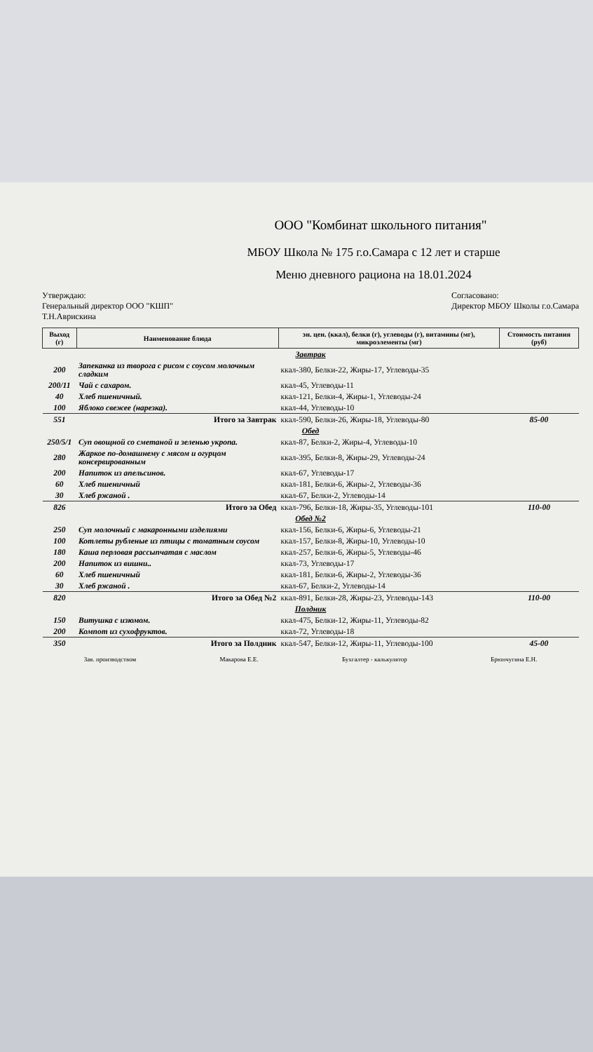ООО "Комбинат школьного питания"
МБОУ Школа № 175 г.о.Самара с 12 лет и старше
Меню дневного рациона на 18.01.2024
Утверждаю:
Генеральный директор ООО "КШП"
Т.Н.Аврискина
Согласовано:
Директор МБОУ Школы г.о.Самара
| Выход (г) | Наименование блюда | эн. цен. (ккал), белки (г), углеводы (г), витамины (мг), микроэлементы (мг) | Стоимость питания (руб) |
| --- | --- | --- | --- |
| Завтрак | | | |
| 200 | Запеканка из творога с рисом с соусом молочным сладким | ккал-380, Белки-22, Жиры-17, Углеводы-35 | |
| 200/11 | Чай с сахаром. | ккал-45, Углеводы-11 | |
| 40 | Хлеб пшеничный. | ккал-121, Белки-4, Жиры-1, Углеводы-24 | |
| 100 | Яблоко свежее (нарезка). | ккал-44, Углеводы-10 | |
| 551 | Итого за Завтрак | ккал-590, Белки-26, Жиры-18, Углеводы-80 | 85-00 |
| Обед | | | |
| 250/5/1 | Суп овощной со сметаной и зеленью укропа. | ккал-87, Белки-2, Жиры-4, Углеводы-10 | |
| 280 | Жаркое по-домашнему с мясом и огурцом консервированным | ккал-395, Белки-8, Жиры-29, Углеводы-24 | |
| 200 | Напиток из апельсинов. | ккал-67, Углеводы-17 | |
| 60 | Хлеб пшеничный | ккал-181, Белки-6, Жиры-2, Углеводы-36 | |
| 30 | Хлеб ржаной . | ккал-67, Белки-2, Углеводы-14 | |
| 826 | Итого за Обед | ккал-796, Белки-18, Жиры-35, Углеводы-101 | 110-00 |
| Обед №2 | | | |
| 250 | Суп молочный с макаронными изделиями | ккал-156, Белки-6, Жиры-6, Углеводы-21 | |
| 100 | Котлеты рубленые из птицы с томатным соусом | ккал-157, Белки-8, Жиры-10, Углеводы-10 | |
| 180 | Каша перловая рассыпчатая с маслом | ккал-257, Белки-6, Жиры-5, Углеводы-46 | |
| 200 | Напиток из вишни.. | ккал-73, Углеводы-17 | |
| 60 | Хлеб пшеничный | ккал-181, Белки-6, Жиры-2, Углеводы-36 | |
| 30 | Хлеб ржаной . | ккал-67, Белки-2, Углеводы-14 | |
| 820 | Итого за Обед №2 | ккал-891, Белки-28, Жиры-23, Углеводы-143 | 110-00 |
| Полдник | | | |
| 150 | Витушка с изюмом. | ккал-475, Белки-12, Жиры-11, Углеводы-82 | |
| 200 | Компот из сухофруктов. | ккал-72, Углеводы-18 | |
| 350 | Итого за Полдник | ккал-547, Белки-12, Жиры-11, Углеводы-100 | 45-00 |
Зав. производством Макарова Е.Е. Бухгалтер - калькулятор Брюнчугина Е.Н.